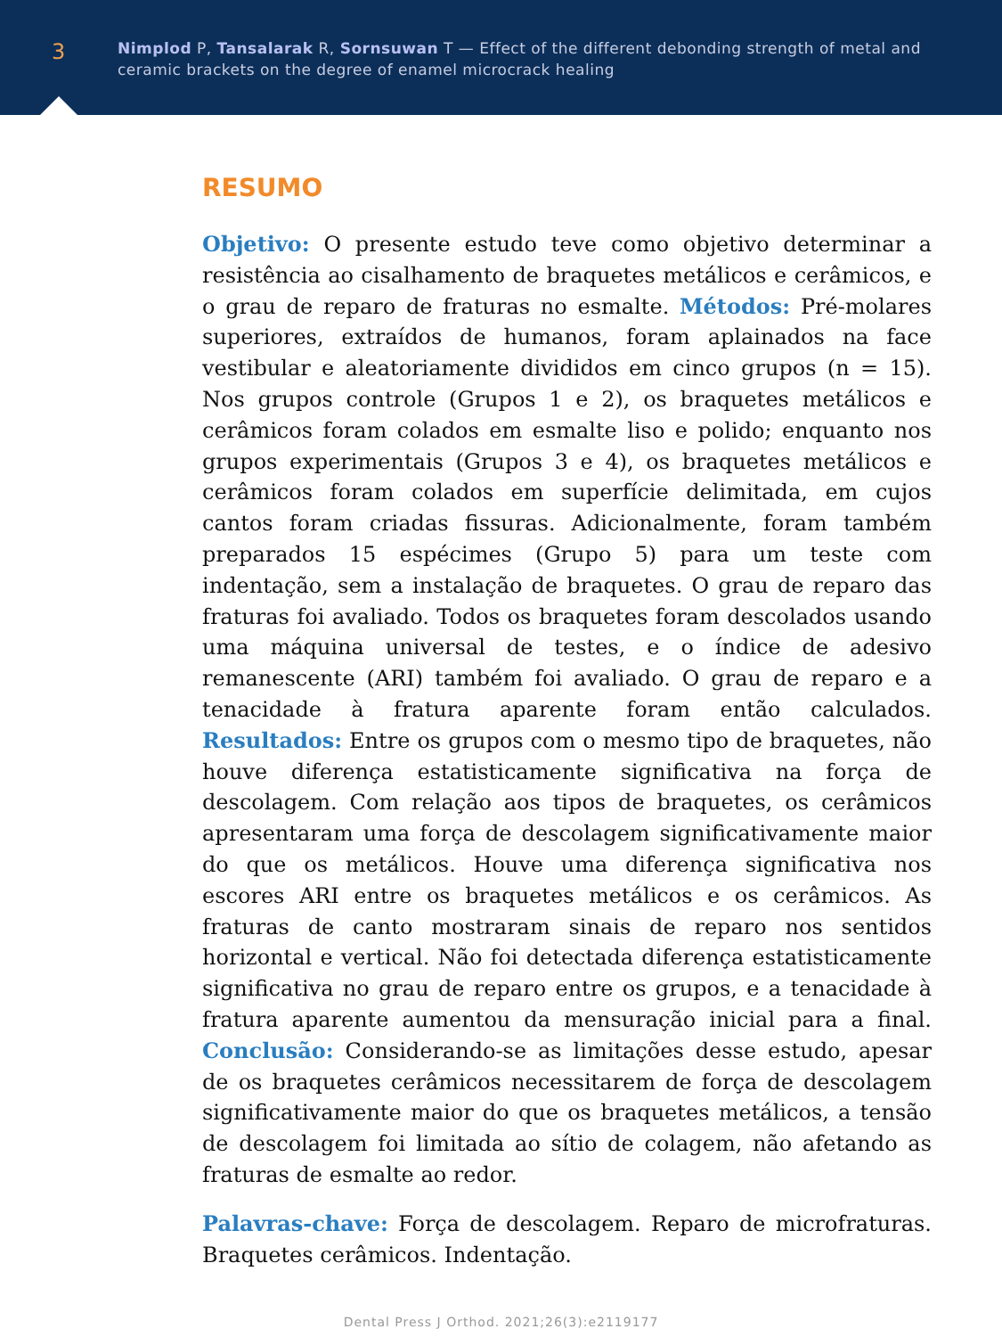3
Nimplod P, Tansalarak R, Sornsuwan T — Effect of the different debonding strength of metal and ceramic brackets on the degree of enamel microcrack healing
RESUMO
Objetivo: O presente estudo teve como objetivo determinar a resistência ao cisalhamento de braquetes metálicos e cerâmicos, e o grau de reparo de fraturas no esmalte. Métodos: Pré-molares superiores, extraídos de humanos, foram aplainados na face vestibular e aleatoriamente divididos em cinco grupos (n = 15). Nos grupos controle (Grupos 1 e 2), os braquetes metálicos e cerâmicos foram colados em esmalte liso e polido; enquanto nos grupos experimentais (Grupos 3 e 4), os braquetes metálicos e cerâmicos foram colados em superfície delimitada, em cujos cantos foram criadas fissuras. Adicionalmente, foram também preparados 15 espécimes (Grupo 5) para um teste com indentação, sem a instalação de braquetes. O grau de reparo das fraturas foi avaliado. Todos os braquetes foram descolados usando uma máquina universal de testes, e o índice de adesivo remanescente (ARI) também foi avaliado. O grau de reparo e a tenacidade à fratura aparente foram então calculados. Resultados: Entre os grupos com o mesmo tipo de braquetes, não houve diferença estatisticamente significativa na força de descolagem. Com relação aos tipos de braquetes, os cerâmicos apresentaram uma força de descolagem significativamente maior do que os metálicos. Houve uma diferença significativa nos escores ARI entre os braquetes metálicos e os cerâmicos. As fraturas de canto mostraram sinais de reparo nos sentidos horizontal e vertical. Não foi detectada diferença estatisticamente significativa no grau de reparo entre os grupos, e a tenacidade à fratura aparente aumentou da mensuração inicial para a final. Conclusão: Considerando-se as limitações desse estudo, apesar de os braquetes cerâmicos necessitarem de força de descolagem significativamente maior do que os braquetes metálicos, a tensão de descolagem foi limitada ao sítio de colagem, não afetando as fraturas de esmalte ao redor.
Palavras-chave: Força de descolagem. Reparo de microfraturas. Braquetes cerâmicos. Indentação.
Dental Press J Orthod. 2021;26(3):e2119177